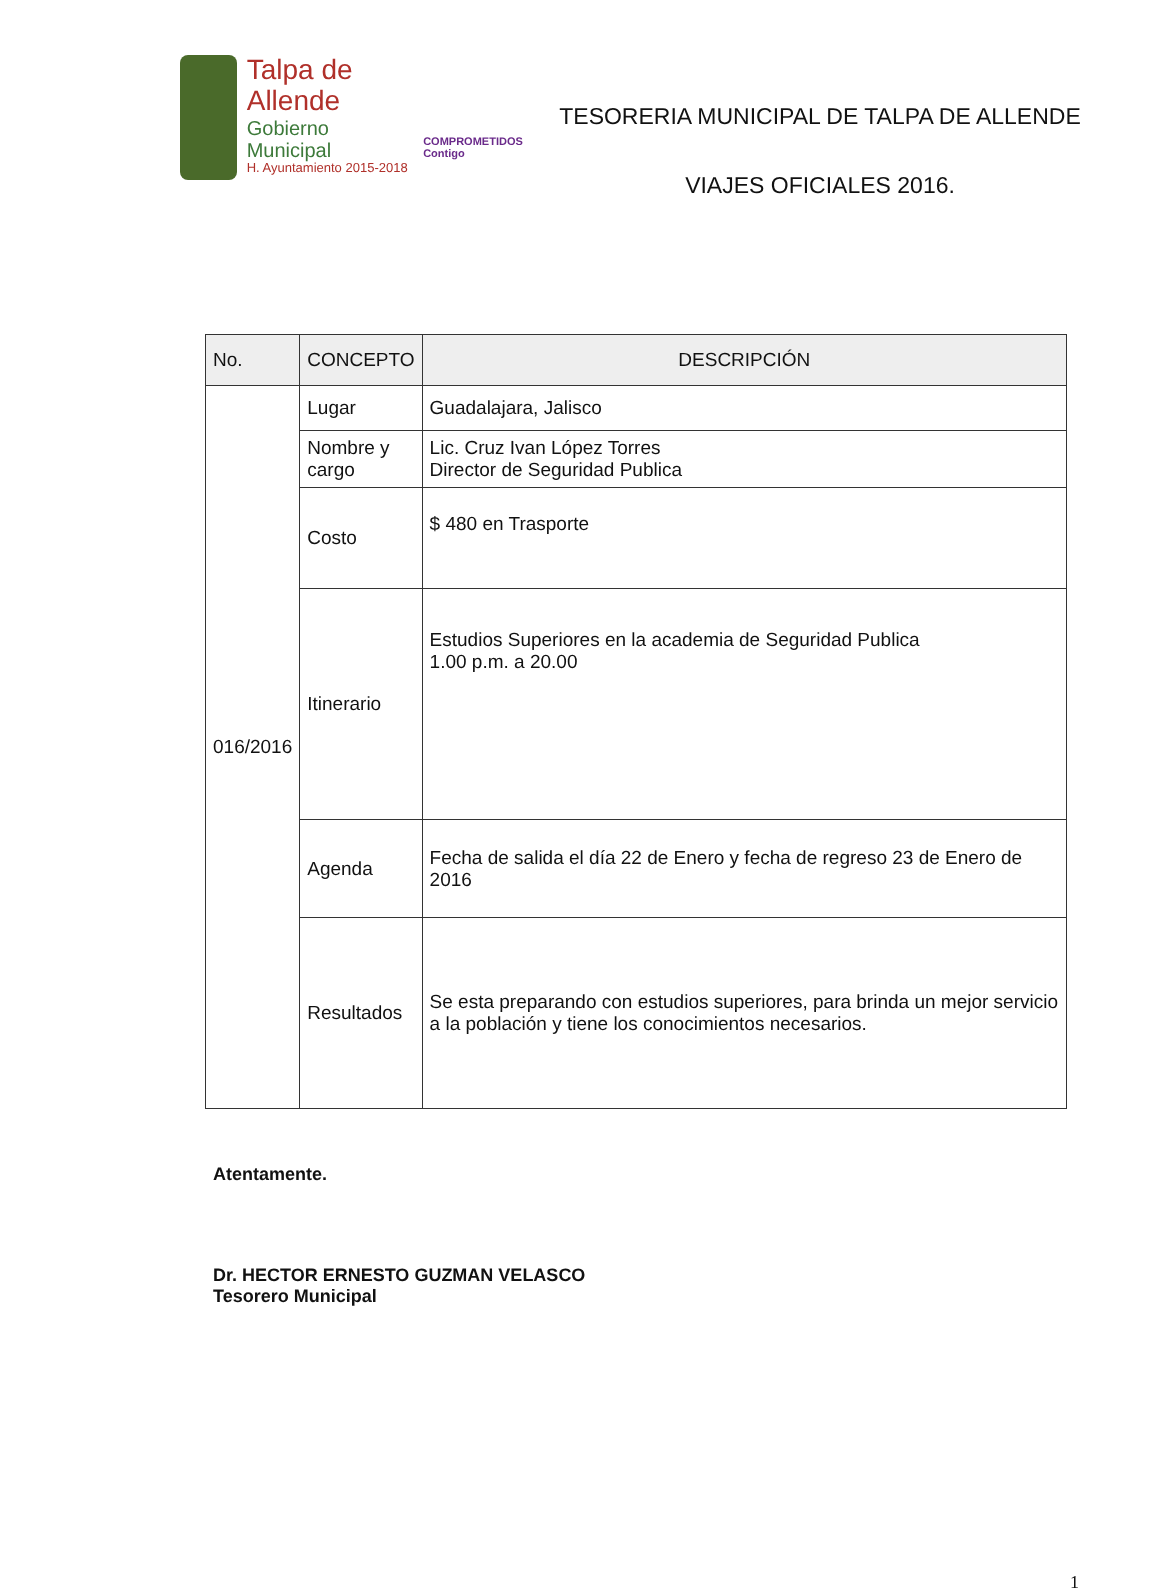Talpa de Allende
Gobierno Municipal
H. Ayuntamiento 2015-2018
COMPROMETIDOS Contigo
TESORERIA MUNICIPAL DE TALPA DE ALLENDE
VIAJES OFICIALES 2016.
| No. | CONCEPTO | DESCRIPCIÓN |
| --- | --- | --- |
| 016/2016 | Lugar | Guadalajara, Jalisco |
| | Nombre y cargo | Lic. Cruz Ivan López Torres Director de Seguridad Publica |
| | Costo | $ 480 en Trasporte |
| | Itinerario | Estudios Superiores en la academia de Seguridad Publica 1.00 p.m. a 20.00 |
| | Agenda | Fecha de salida el día 22 de Enero y fecha de regreso 23 de Enero de 2016 |
| | Resultados | Se esta preparando con estudios superiores, para brinda un mejor servicio a la población y tiene los conocimientos necesarios. |
Atentamente.
Dr. HECTOR ERNESTO GUZMAN VELASCO
Tesorero Municipal
1